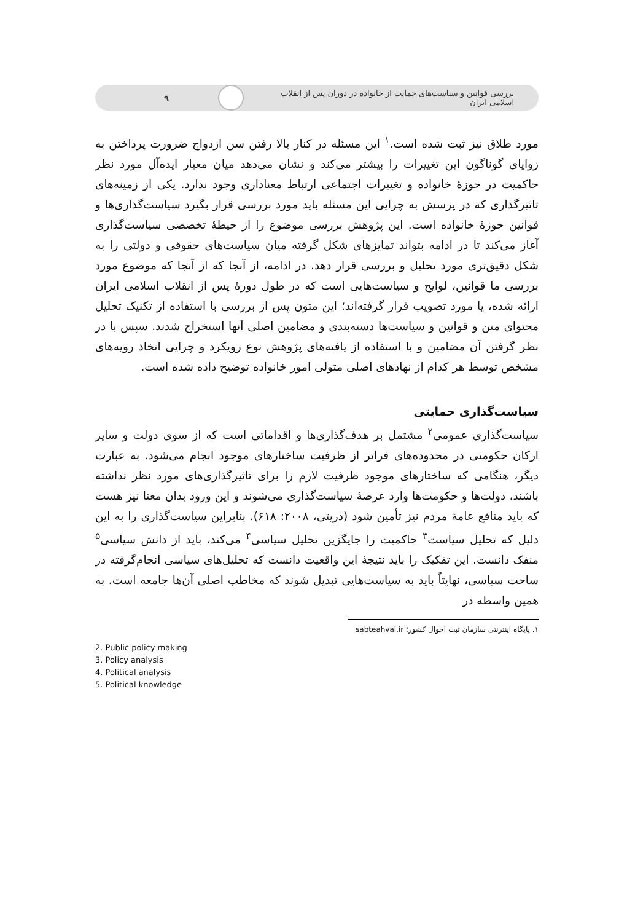بررسی قوانین و سیاست‌های حمایت از خانواده در دوران پس از انقلاب اسلامی ایران
۹
مورد طلاق نیز ثبت شده است.<sup>۱</sup> این مسئله در کنار بالا رفتن سن ازدواج ضرورت پرداختن به زوایای گوناگون این تغییرات را بیشتر می‌کند و نشان می‌دهد میان معیار ایده‌آل مورد نظر حاکمیت در حوزهٔ خانواده و تغییرات اجتماعی ارتباط معناداری وجود ندارد. یکی از زمینه‌های تاثیرگذاری که در پرسش به چرایی این مسئله باید مورد بررسی قرار بگیرد سیاست‌گذاری‌ها و قوانین حوزهٔ خانواده است. این پژوهش بررسی موضوع را از حیطهٔ تخصصی سیاست‌گذاری آغاز می‌کند تا در ادامه بتواند تمایزهای شکل گرفته میان سیاست‌های حقوقی و دولتی را به شکل دقیق‌تری مورد تحلیل و بررسی قرار دهد. در ادامه، از آنجا که از آنجا که موضوع مورد بررسی ما قوانین، لوایح و سیاست‌هایی است که در طول دورهٔ پس از انقلاب اسلامی ایران ارائه شده، یا مورد تصویب قرار گرفته‌اند؛ این متون پس از بررسی با استفاده از تکنیک تحلیل محتوای متن و قوانین و سیاست‌ها دسته‌بندی و مضامین اصلی آنها استخراج شدند. سپس با در نظر گرفتن آن مضامین و با استفاده از یافته‌های پژوهش نوع رویکرد و چرایی اتخاذ رویه‌های مشخص توسط هر کدام از نهادهای اصلی متولی امور خانواده توضیح داده شده است.
سیاست‌گذاری حمایتی
سیاست‌گذاری عمومی<sup>۲</sup> مشتمل بر هدف‌گذاری‌ها و اقداماتی است که از سوی دولت و سایر ارکان حکومتی در محدوده‌های فراتر از ظرفیت ساختارهای موجود انجام می‌شود. به عبارت دیگر، هنگامی که ساختارهای موجود ظرفیت لازم را برای تاثیرگذاری‌های مورد نظر نداشته باشند، دولت‌ها و حکومت‌ها وارد عرصهٔ سیاست‌گذاری می‌شوند و این ورود بدان معنا نیز هست که باید منافع عامهٔ مردم نیز تأمین شود (دریتی، ۲۰۰۸: ۶۱۸). بنابراین سیاست‌گذاری را به این دلیل که تحلیل سیاست<sup>۳</sup> حاکمیت را جایگزین تحلیل سیاسی<sup>۴</sup> می‌کند، باید از دانش سیاسی<sup>۵</sup> منفک دانست. این تفکیک را باید نتیجهٔ این واقعیت دانست که تحلیل‌های سیاسی انجام‌گرفته در ساحت سیاسی، نهایتاً باید به سیاست‌هایی تبدیل شوند که مخاطب اصلی آن‌ها جامعه است. به همین واسطه در
۱. پایگاه اینترنتی سازمان ثبت احوال کشور؛ sabteahval.ir
2. Public policy making
3. Policy analysis
4. Political analysis
5. Political knowledge